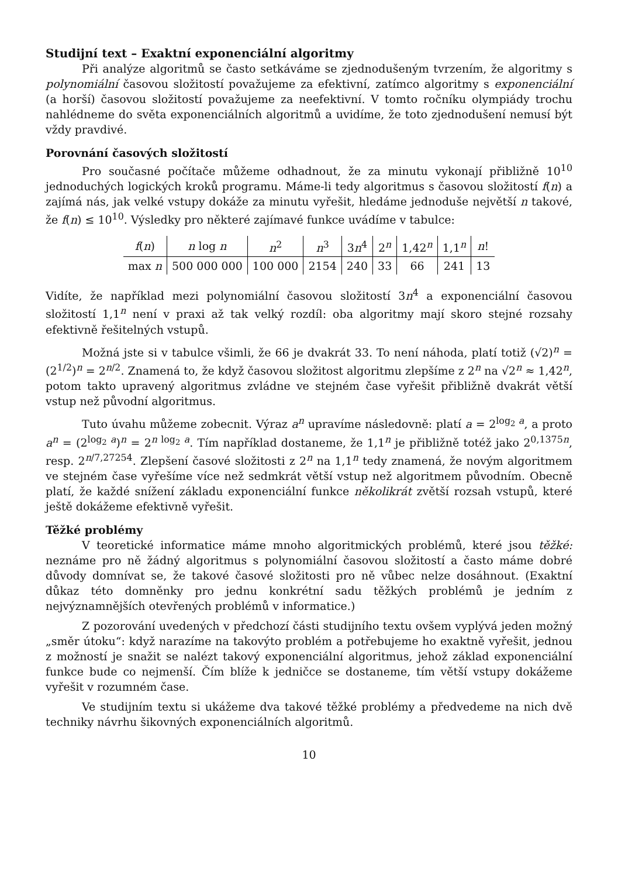Studijní text – Exaktní exponenciální algoritmy
Při analýze algoritmů se často setkáváme se zjednodušeným tvrzením, že algoritmy s polynomiální časovou složitostí považujeme za efektivní, zatímco algoritmy s exponenciální (a horší) časovou složitostí považujeme za neefektivní. V tomto ročníku olympiády trochu nahlédneme do světa exponenciálních algoritmů a uvidíme, že toto zjednodušení nemusí být vždy pravdivé.
Porovnání časových složitostí
Pro současné počítače můžeme odhadnout, že za minutu vykonají přibližně 10<sup>10</sup> jednoduchých logických kroků programu. Máme-li tedy algoritmus s časovou složitostí f(n) a zajímá nás, jak velké vstupy dokáže za minutu vyřešit, hledáme jednoduše největší n takové, že f(n) ≤ 10<sup>10</sup>. Výsledky pro některé zajímavé funkce uvádíme v tabulce:
| f ( n ) | n log n | n<sup>2</sup> | n<sup>3</sup> | 3 n<sup>4</sup> | 2<sup>n</sup> | 1,42<sup>n</sup> | 1,1<sup>n</sup> | n ! |
| --- | --- | --- | --- | --- | --- | --- | --- | --- |
| max n | 500 000 000 | 100 000 | 2154 | 240 | 33 | 66 | 241 | 13 |
Vidíte, že například mezi polynomiální časovou složitostí 3n<sup>4</sup> a exponenciální časovou složitostí 1,1<sup>n</sup> není v praxi až tak velký rozdíl: oba algoritmy mají skoro stejné rozsahy efektivně řešitelných vstupů.
Možná jste si v tabulce všimli, že 66 je dvakrát 33. To není náhoda, platí totiž (√2)<sup>n</sup> = (2<sup>1/2</sup>)<sup>n</sup> = 2<sup>n/2</sup>. Znamená to, že když časovou složitost algoritmu zlepšíme z 2<sup>n</sup> na √2<sup>n</sup> ≈ 1,42<sup>n</sup>, potom takto upravený algoritmus zvládne ve stejném čase vyřešit přibližně dvakrát větší vstup než původní algoritmus.
Tuto úvahu můžeme zobecnit. Výraz a<sup>n</sup> upravíme následovně: platí a = 2<sup>log<sub>2</sub> a</sup>, a proto a<sup>n</sup> = (2<sup>log<sub>2</sub> a</sup>)<sup>n</sup> = 2<sup>n log<sub>2</sub> a</sup>. Tím například dostaneme, že 1,1<sup>n</sup> je přibližně totéž jako 2<sup>0,1375n</sup>, resp. 2<sup>n/7,27254</sup>. Zlepšení časové složitosti z 2<sup>n</sup> na 1,1<sup>n</sup> tedy znamená, že novým algoritmem ve stejném čase vyřešíme více než sedmkrát větší vstup než algoritmem původním. Obecně platí, že každé snížení základu exponenciální funkce několikrát zvětší rozsah vstupů, které ještě dokážeme efektivně vyřešit.
Těžké problémy
V teoretické informatice máme mnoho algoritmických problémů, které jsou těžké: neznáme pro ně žádný algoritmus s polynomiální časovou složitostí a často máme dobré důvody domnívat se, že takové časové složitosti pro ně vůbec nelze dosáhnout. (Exaktní důkaz této domněnky pro jednu konkrétní sadu těžkých problémů je jedním z nejvýznamnějších otevřených problémů v informatice.)
Z pozorování uvedených v předchozí části studijního textu ovšem vyplývá jeden možný „směr útoku“: když narazíme na takovýto problém a potřebujeme ho exaktně vyřešit, jednou z možností je snažit se nalézt takový exponenciální algoritmus, jehož základ exponenciální funkce bude co nejmenší. Čím blíže k jedničce se dostaneme, tím větší vstupy dokážeme vyřešit v rozumném čase.
Ve studijním textu si ukážeme dva takové těžké problémy a předvedeme na nich dvě techniky návrhu šikovných exponenciálních algoritmů.
10